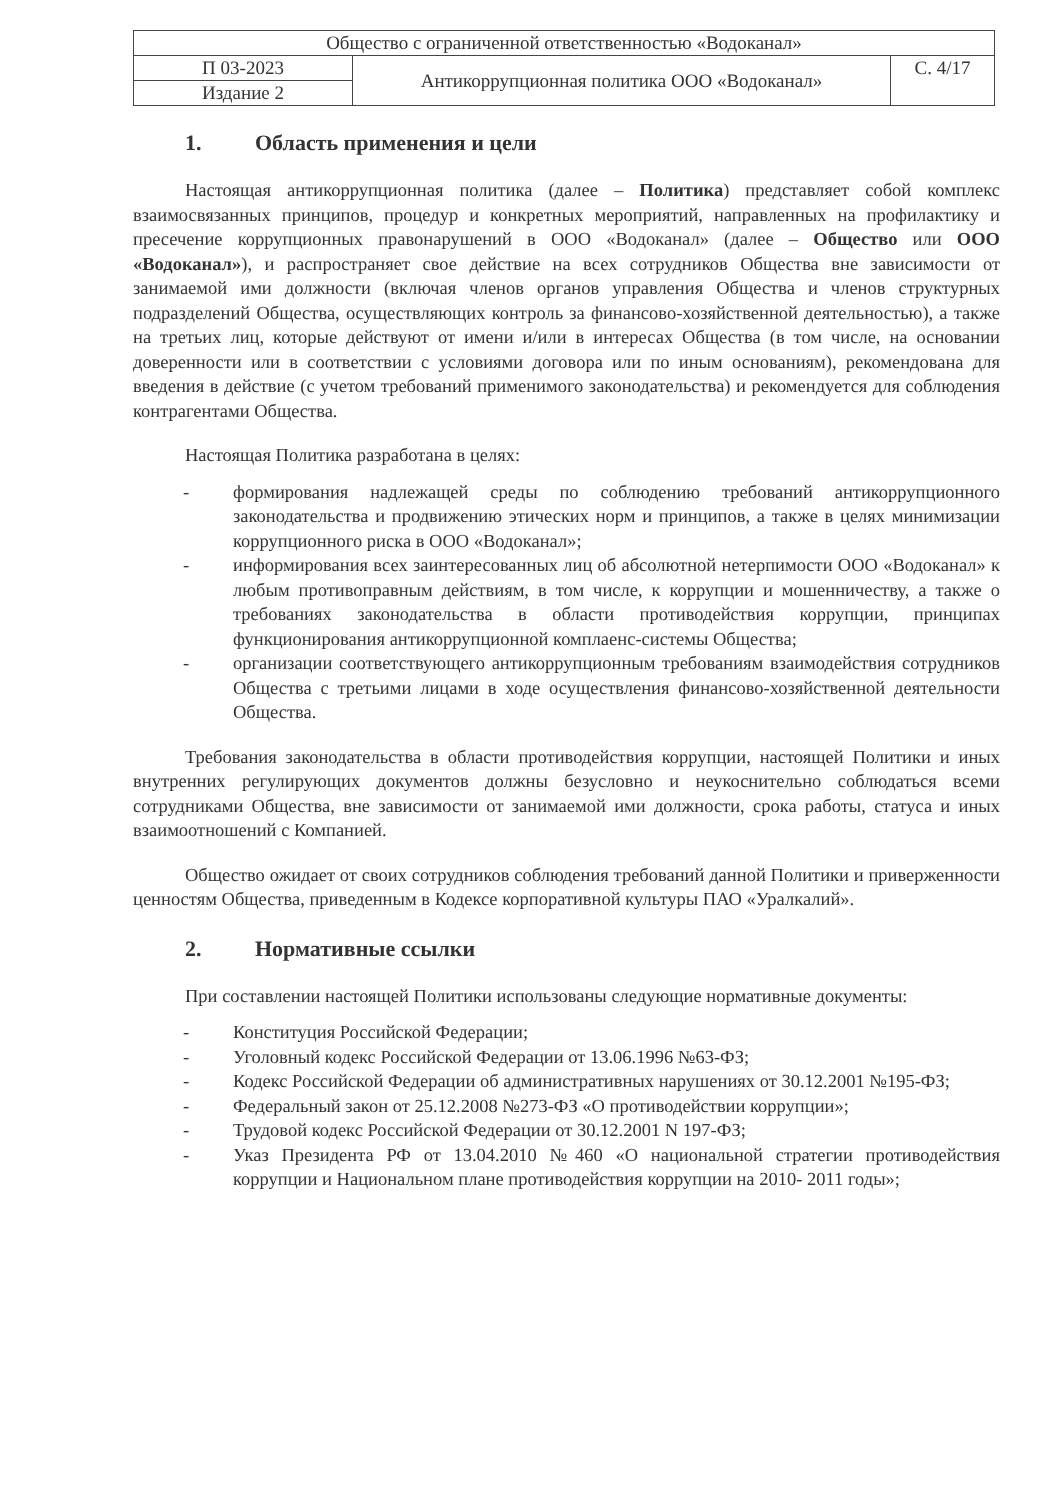| Общество с ограниченной ответственностью «Водоканал» | | |
| П 03-2023 | Антикоррупционная политика ООО «Водоканал» | С. 4/17 |
| Издание 2 | | |
1. Область применения и цели
Настоящая антикоррупционная политика (далее – Политика) представляет собой комплекс взаимосвязанных принципов, процедур и конкретных мероприятий, направленных на профилактику и пресечение коррупционных правонарушений в ООО «Водоканал» (далее – Общество или ООО «Водоканал»), и распространяет свое действие на всех сотрудников Общества вне зависимости от занимаемой ими должности (включая членов органов управления Общества и членов структурных подразделений Общества, осуществляющих контроль за финансово-хозяйственной деятельностью), а также на третьих лиц, которые действуют от имени и/или в интересах Общества (в том числе, на основании доверенности или в соответствии с условиями договора или по иным основаниям), рекомендована для введения в действие (с учетом требований применимого законодательства) и рекомендуется для соблюдения контрагентами Общества.
Настоящая Политика разработана в целях:
- формирования надлежащей среды по соблюдению требований антикоррупционного законодательства и продвижению этических норм и принципов, а также в целях минимизации коррупционного риска в ООО «Водоканал»;
- информирования всех заинтересованных лиц об абсолютной нетерпимости ООО «Водоканал» к любым противоправным действиям, в том числе, к коррупции и мошенничеству, а также о требованиях законодательства в области противодействия коррупции, принципах функционирования антикоррупционной комплаенс-системы Общества;
- организации соответствующего антикоррупционным требованиям взаимодействия сотрудников Общества с третьими лицами в ходе осуществления финансово-хозяйственной деятельности Общества.
Требования законодательства в области противодействия коррупции, настоящей Политики и иных внутренних регулирующих документов должны безусловно и неукоснительно соблюдаться всеми сотрудниками Общества, вне зависимости от занимаемой ими должности, срока работы, статуса и иных взаимоотношений с Компанией.
Общество ожидает от своих сотрудников соблюдения требований данной Политики и приверженности ценностям Общества, приведенным в Кодексе корпоративной культуры ПАО «Уралкалий».
2. Нормативные ссылки
При составлении настоящей Политики использованы следующие нормативные документы:
- Конституция Российской Федерации;
- Уголовный кодекс Российской Федерации от 13.06.1996 №63-ФЗ;
- Кодекс Российской Федерации об административных нарушениях от 30.12.2001 №195-ФЗ;
- Федеральный закон от 25.12.2008 №273-ФЗ «О противодействии коррупции»;
- Трудовой кодекс Российской Федерации от 30.12.2001 N 197-ФЗ;
- Указ Президента РФ от 13.04.2010 №460 «О национальной стратегии противодействия коррупции и Национальном плане противодействия коррупции на 2010- 2011 годы»;